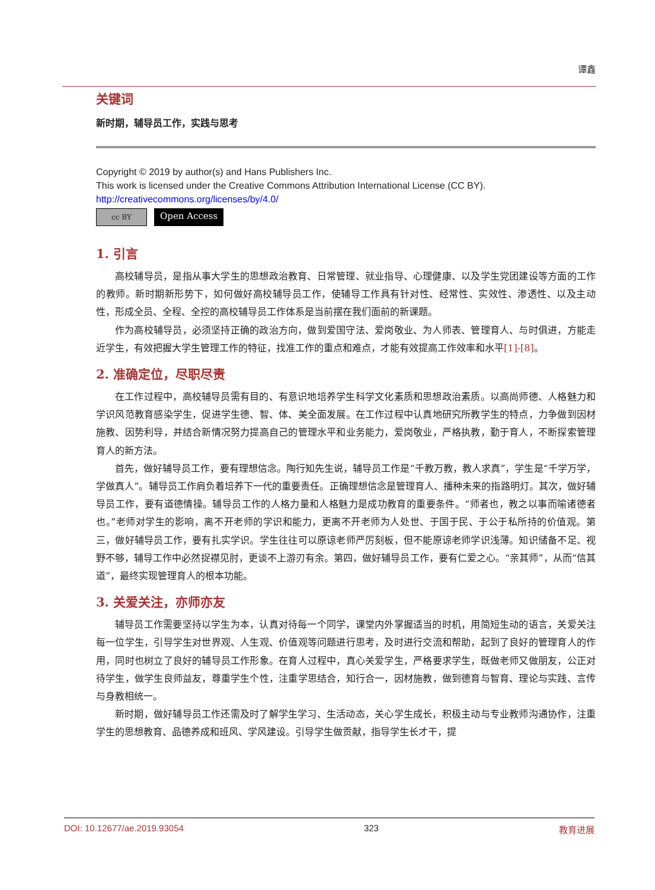谭鑫
关键词
新时期，辅导员工作，实践与思考
Copyright © 2019 by author(s) and Hans Publishers Inc.
This work is licensed under the Creative Commons Attribution International License (CC BY).
http://creativecommons.org/licenses/by/4.0/
cc BY Open Access
1. 引言
高校辅导员，是指从事大学生的思想政治教育、日常管理、就业指导、心理健康、以及学生党团建设等方面的工作的教师。新时期新形势下，如何做好高校辅导员工作，使辅导工作具有针对性、经常性、实效性、渗透性、以及主动性，形成全员、全程、全控的高校辅导员工作体系是当前摆在我们面前的新课题。
作为高校辅导员，必须坚持正确的政治方向，做到爱国守法、爱岗敬业、为人师表、管理育人、与时俱进，方能走近学生，有效把握大学生管理工作的特征，找准工作的重点和难点，才能有效提高工作效率和水平[1]-[8]。
2. 准确定位，尽职尽责
在工作过程中，高校辅导员需有目的、有意识地培养学生科学文化素质和思想政治素质。以高尚师德、人格魅力和学识风范教育感染学生，促进学生德、智、体、美全面发展。在工作过程中认真地研究所教学生的特点，力争做到因材施教、因势利导，并结合新情况努力提高自己的管理水平和业务能力，爱岗敬业，严格执教，勤于育人，不断探索管理育人的新方法。
首先，做好辅导员工作，要有理想信念。陶行知先生说，辅导员工作是“千教万教，教人求真”，学生是“千学万学，学做真人”。辅导员工作肩负着培养下一代的重要责任。正确理想信念是管理育人、播种未来的指路明灯。其次，做好辅导员工作，要有道德情操。辅导员工作的人格力量和人格魅力是成功教育的重要条件。“师者也，教之以事而喻诸德者也。”老师对学生的影响，离不开老师的学识和能力，更离不开老师为人处世、于国于民、于公于私所持的价值观。第三，做好辅导员工作，要有扎实学识。学生往往可以原谅老师严厉刻板，但不能原谅老师学识浅薄。知识储备不足、视野不够，辅导工作中必然捉襟见肘，更谈不上游刃有余。第四，做好辅导员工作，要有仁爱之心。“亲其师”，从而“信其道”，最终实现管理育人的根本功能。
3. 关爱关注，亦师亦友
辅导员工作需要坚持以学生为本，认真对待每一个同学，课堂内外掌握适当的时机，用简短生动的语言，关爱关注每一位学生，引导学生对世界观、人生观、价值观等问题进行思考，及时进行交流和帮助，起到了良好的管理育人的作用，同时也树立了良好的辅导员工作形象。在育人过程中，真心关爱学生，严格要求学生，既做老师又做朋友，公正对待学生，做学生良师益友，尊重学生个性，注重学思结合，知行合一，因材施教，做到德育与智育、理论与实践、言传与身教相统一。
新时期，做好辅导员工作还需及时了解学生学习、生活动态，关心学生成长，积极主动与专业教师沟通协作，注重学生的思想教育、品德养成和班风、学风建设。引导学生做贡献，指导学生长才干，提
DOI: 10.12677/ae.2019.93054 323 教育进展